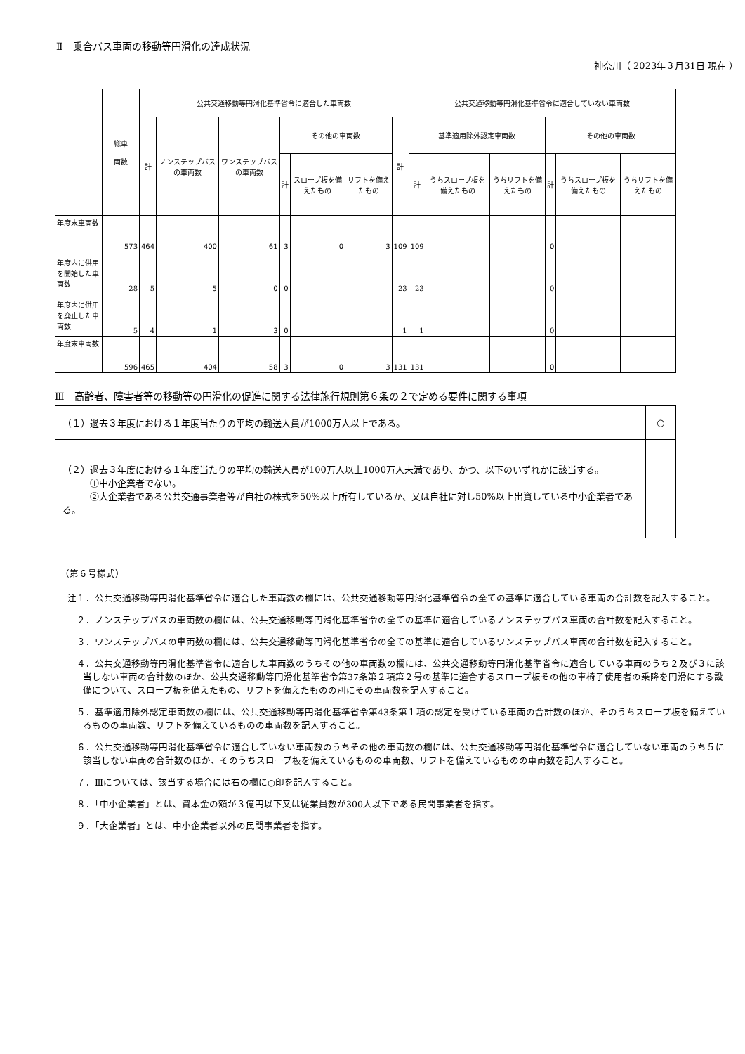Ⅱ　乗合バス車両の移動等円滑化の達成状況
神奈川（ 2023年３月31日 現在 ）
| | 総車 両数 | 公共交通移動等円滑化基準省令に適合した車両数 | | | | | | | 公共交通移動等円滑化基準省令に適合していない車両数 | | | | | |
| --- | --- | --- | --- | --- | --- | --- | --- | --- | --- | --- | --- | --- | --- | --- |
| | | 計 | ノンステップバスの車両数 | ワンステップバスの車両数 | その他の車両数 | | | 計 | 基準適用除外認定車両数 | | | その他の車両数 | | |
| | | | | | 計 | スロープ板を備えたもの | リフトを備えたもの | | 計 | うちスロープ板を備えたもの | うちリフトを備えたもの | 計 | うちスロープ板を備えたもの | うちリフトを備えたもの |
| 年度末車両数 | 573 | 464 | 400 | 61 | 3 | 0 | 3 | 109 | 109 | | | 0 | | |
| 年度内に供用を開始した車両数 | 28 | 5 | 5 | 0 | 0 | | | 23 | 23 | | | 0 | | |
| 年度内に供用を廃止した車両数 | 5 | 4 | 1 | 3 | 0 | | | 1 | 1 | | | 0 | | |
| 年度末車両数 | 596 | 465 | 404 | 58 | 3 | 0 | 3 | 131 | 131 | | | 0 | | |
Ⅲ　高齢者、障害者等の移動等の円滑化の促進に関する法律施行規則第６条の２で定める要件に関する事項
| （１）過去３年度における１年度当たりの平均の輸送人員が1000万人以上である。 | ○ |
| （２）過去３年度における１年度当たりの平均の輸送人員が100万人以上1000万人未満であり、かつ、以下のいずれかに該当する。 ①中小企業者でない。 ②大企業者である公共交通事業者等が自社の株式を50%以上所有しているか、又は自社に対し50%以上出資している中小企業者である。 | |
（第６号様式）
注１．公共交通移動等円滑化基準省令に適合した車両数の欄には、公共交通移動等円滑化基準省令の全ての基準に適合している車両の合計数を記入すること。
　２．ノンステップバスの車両数の欄には、公共交通移動等円滑化基準省令の全ての基準に適合しているノンステップバス車両の合計数を記入すること。
　３．ワンステップバスの車両数の欄には、公共交通移動等円滑化基準省令の全ての基準に適合しているワンステップバス車両の合計数を記入すること。
　４．公共交通移動等円滑化基準省令に適合した車両数のうちその他の車両数の欄には、公共交通移動等円滑化基準省令に適合している車両のうち２及び３に該当しない車両の合計数のほか、公共交通移動等円滑化基準省令第37条第２項第２号の基準に適合するスロープ板その他の車椅子使用者の乗降を円滑にする設備について、スロープ板を備えたもの、リフトを備えたものの別にその車両数を記入すること。
　５．基準適用除外認定車両数の欄には、公共交通移動等円滑化基準省令第43条第１項の認定を受けている車両の合計数のほか、そのうちスロープ板を備えているものの車両数、リフトを備えているものの車両数を記入すること。
　６．公共交通移動等円滑化基準省令に適合していない車両数のうちその他の車両数の欄には、公共交通移動等円滑化基準省令に適合していない車両のうち５に該当しない車両の合計数のほか、そのうちスロープ板を備えているものの車両数、リフトを備えているものの車両数を記入すること。
　７．Ⅲについては、該当する場合には右の欄に○印を記入すること。
　８．「中小企業者」とは、資本金の額が３億円以下又は従業員数が300人以下である民間事業者を指す。
　９．「大企業者」とは、中小企業者以外の民間事業者を指す。